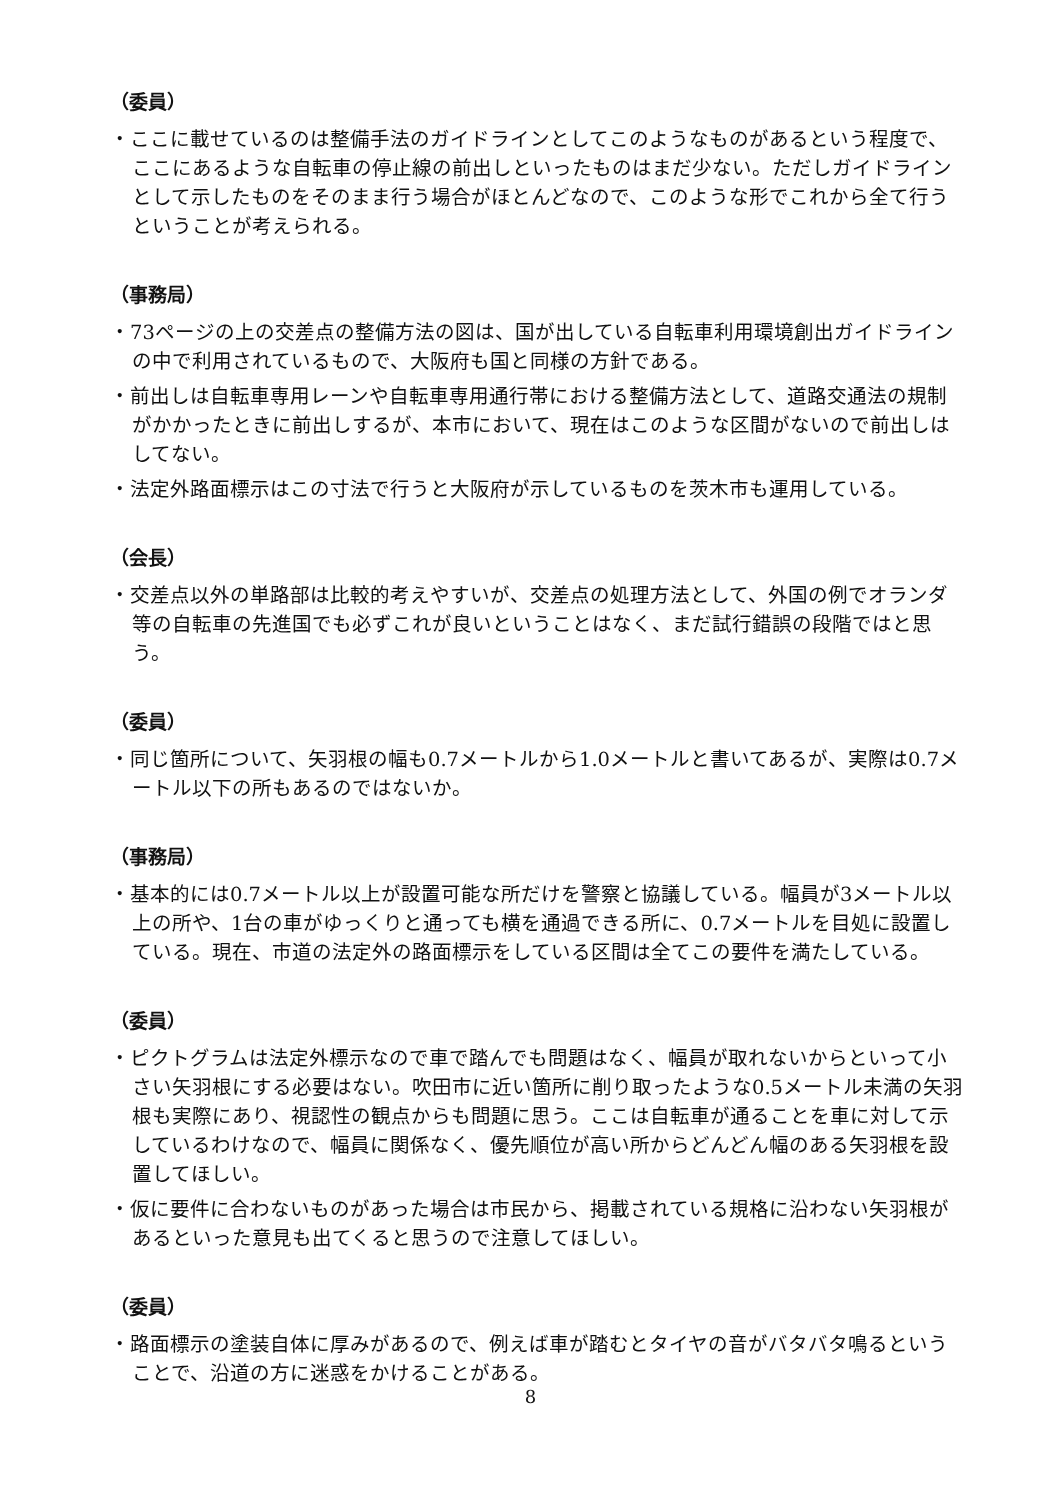（委員）
・ここに載せているのは整備手法のガイドラインとしてこのようなものがあるという程度で、ここにあるような自転車の停止線の前出しといったものはまだ少ない。ただしガイドラインとして示したものをそのまま行う場合がほとんどなので、このような形でこれから全て行うということが考えられる。
（事務局）
・73ページの上の交差点の整備方法の図は、国が出している自転車利用環境創出ガイドラインの中で利用されているもので、大阪府も国と同様の方針である。
・前出しは自転車専用レーンや自転車専用通行帯における整備方法として、道路交通法の規制がかかったときに前出しするが、本市において、現在はこのような区間がないので前出しはしてない。
・法定外路面標示はこの寸法で行うと大阪府が示しているものを茨木市も運用している。
（会長）
・交差点以外の単路部は比較的考えやすいが、交差点の処理方法として、外国の例でオランダ等の自転車の先進国でも必ずこれが良いということはなく、まだ試行錯誤の段階ではと思う。
（委員）
・同じ箇所について、矢羽根の幅も0.7メートルから1.0メートルと書いてあるが、実際は0.7メートル以下の所もあるのではないか。
（事務局）
・基本的には0.7メートル以上が設置可能な所だけを警察と協議している。幅員が3メートル以上の所や、1台の車がゆっくりと通っても横を通過できる所に、0.7メートルを目処に設置している。現在、市道の法定外の路面標示をしている区間は全てこの要件を満たしている。
（委員）
・ピクトグラムは法定外標示なので車で踏んでも問題はなく、幅員が取れないからといって小さい矢羽根にする必要はない。吹田市に近い箇所に削り取ったような0.5メートル未満の矢羽根も実際にあり、視認性の観点からも問題に思う。ここは自転車が通ることを車に対して示しているわけなので、幅員に関係なく、優先順位が高い所からどんどん幅のある矢羽根を設置してほしい。
・仮に要件に合わないものがあった場合は市民から、掲載されている規格に沿わない矢羽根があるといった意見も出てくると思うので注意してほしい。
（委員）
・路面標示の塗装自体に厚みがあるので、例えば車が踏むとタイヤの音がバタバタ鳴るということで、沿道の方に迷惑をかけることがある。
8